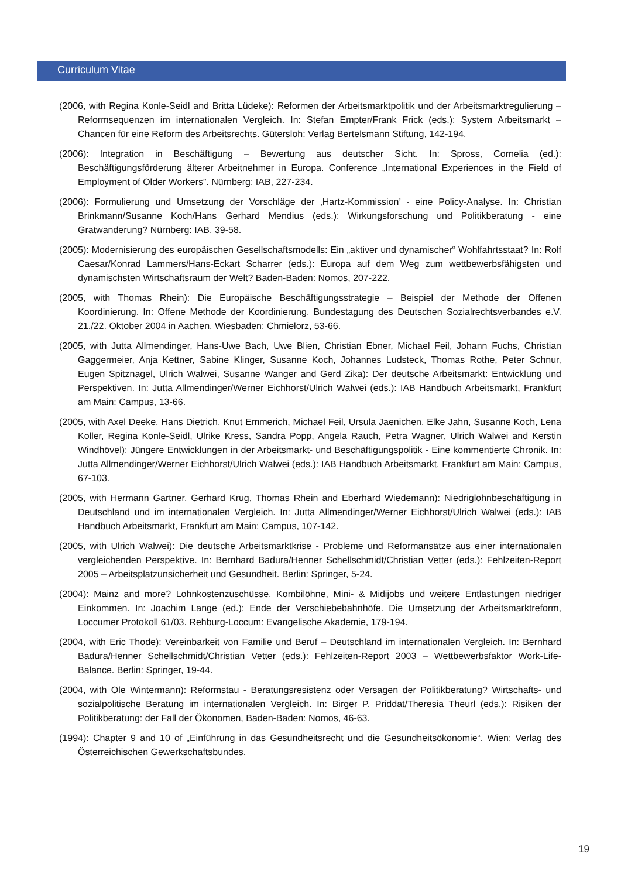Curriculum Vitae
(2006, with Regina Konle-Seidl and Britta Lüdeke): Reformen der Arbeitsmarktpolitik und der Arbeitsmarkt­regulierung – Reformsequenzen im internationalen Vergleich. In: Stefan Empter/Frank Frick (eds.): System Arbeitsmarkt – Chancen für eine Reform des Arbeitsrechts. Gütersloh: Verlag Bertelsmann Stiftung, 142-194.
(2006): Integration in Beschäftigung – Bewertung aus deutscher Sicht. In: Spross, Cornelia (ed.): Beschäftigungsförderung älterer Arbeitnehmer in Europa. Conference „International Experiences in the Field of Employment of Older Workers”. Nürnberg: IAB, 227-234.
(2006): Formulierung und Umsetzung der Vorschläge der ‚Hartz-Kommission’ - eine Policy-Analyse. In: Christian Brinkmann/Susanne Koch/Hans Gerhard Mendius (eds.): Wirkungsforschung und Politikberatung - eine Gratwanderung? Nürnberg: IAB, 39-58.
(2005): Modernisierung des europäischen Gesellschaftsmodells: Ein „aktiver und dynamischer“ Wohlfahrtsstaat? In: Rolf Caesar/Konrad Lammers/Hans-Eckart Scharrer (eds.): Europa auf dem Weg zum wettbewerbsfähigsten und dynamischsten Wirtschaftsraum der Welt? Baden-Baden: Nomos, 207-222.
(2005, with Thomas Rhein): Die Europäische Beschäftigungsstrategie – Beispiel der Methode der Offenen Koordinierung. In: Offene Methode der Koordinierung. Bundestagung des Deutschen Sozialrechtsverbandes e.V. 21./22. Oktober 2004 in Aachen. Wiesbaden: Chmielorz, 53-66.
(2005, with Jutta Allmendinger, Hans-Uwe Bach, Uwe Blien, Christian Ebner, Michael Feil, Johann Fuchs, Christian Gaggermeier, Anja Kettner, Sabine Klinger, Susanne Koch, Johannes Ludsteck, Thomas Rothe, Peter Schnur, Eugen Spitznagel, Ulrich Walwei, Susanne Wanger and Gerd Zika): Der deutsche Arbeitsmarkt: Entwicklung und Perspektiven. In: Jutta Allmendinger/Werner Eichhorst/Ulrich Walwei (eds.): IAB Handbuch Arbeitsmarkt, Frankfurt am Main: Campus, 13-66.
(2005, with Axel Deeke, Hans Dietrich, Knut Emmerich, Michael Feil, Ursula Jaenichen, Elke Jahn, Susanne Koch, Lena Koller, Regina Konle-Seidl, Ulrike Kress, Sandra Popp, Angela Rauch, Petra Wagner, Ulrich Walwei and Kerstin Windhövel): Jüngere Entwicklungen in der Arbeitsmarkt- und Beschäftigungspolitik - Eine kommentierte Chronik. In: Jutta Allmendinger/Werner Eichhorst/Ulrich Walwei (eds.): IAB Handbuch Arbeitsmarkt, Frankfurt am Main: Campus, 67-103.
(2005, with Hermann Gartner, Gerhard Krug, Thomas Rhein and Eberhard Wiedemann): Niedriglohnbeschäftigung in Deutschland und im internationalen Vergleich. In: Jutta Allmendinger/Werner Eichhorst/Ulrich Walwei (eds.): IAB Handbuch Arbeitsmarkt, Frankfurt am Main: Campus, 107-142.
(2005, with Ulrich Walwei): Die deutsche Arbeitsmarktkrise - Probleme und Reformansätze aus einer internationalen vergleichenden Perspektive. In: Bernhard Badura/Henner Schellschmidt/Christian Vetter (eds.): Fehlzeiten-Report 2005 – Arbeitsplatzunsicherheit und Gesundheit. Berlin: Springer, 5-24.
(2004): Mainz and more? Lohnkostenzuschüsse, Kombilöhne, Mini- & Midijobs und weitere Entlastungen niedriger Einkommen. In: Joachim Lange (ed.): Ende der Verschiebebahnhöfe. Die Umsetzung der Arbeitsmarktreform, Loccumer Protokoll 61/03. Rehburg-Loccum: Evangelische Akademie, 179-194.
(2004, with Eric Thode): Vereinbarkeit von Familie und Beruf – Deutschland im internationalen Vergleich. In: Bernhard Badura/Henner Schellschmidt/Christian Vetter (eds.): Fehlzeiten-Report 2003 – Wettbewerbsfaktor Work-Life-Balance. Berlin: Springer, 19-44.
(2004, with Ole Wintermann): Reformstau - Beratungsresistenz oder Versagen der Politikberatung? Wirtschafts- und sozialpolitische Beratung im internationalen Vergleich. In: Birger P. Priddat/Theresia Theurl (eds.): Risiken der Politikberatung: der Fall der Ökonomen, Baden-Baden: Nomos, 46-63.
(1994): Chapter 9 and 10 of „Einführung in das Gesundheitsrecht und die Gesundheitsökonomie“. Wien: Verlag des Österreichischen Gewerkschaftsbundes.
19